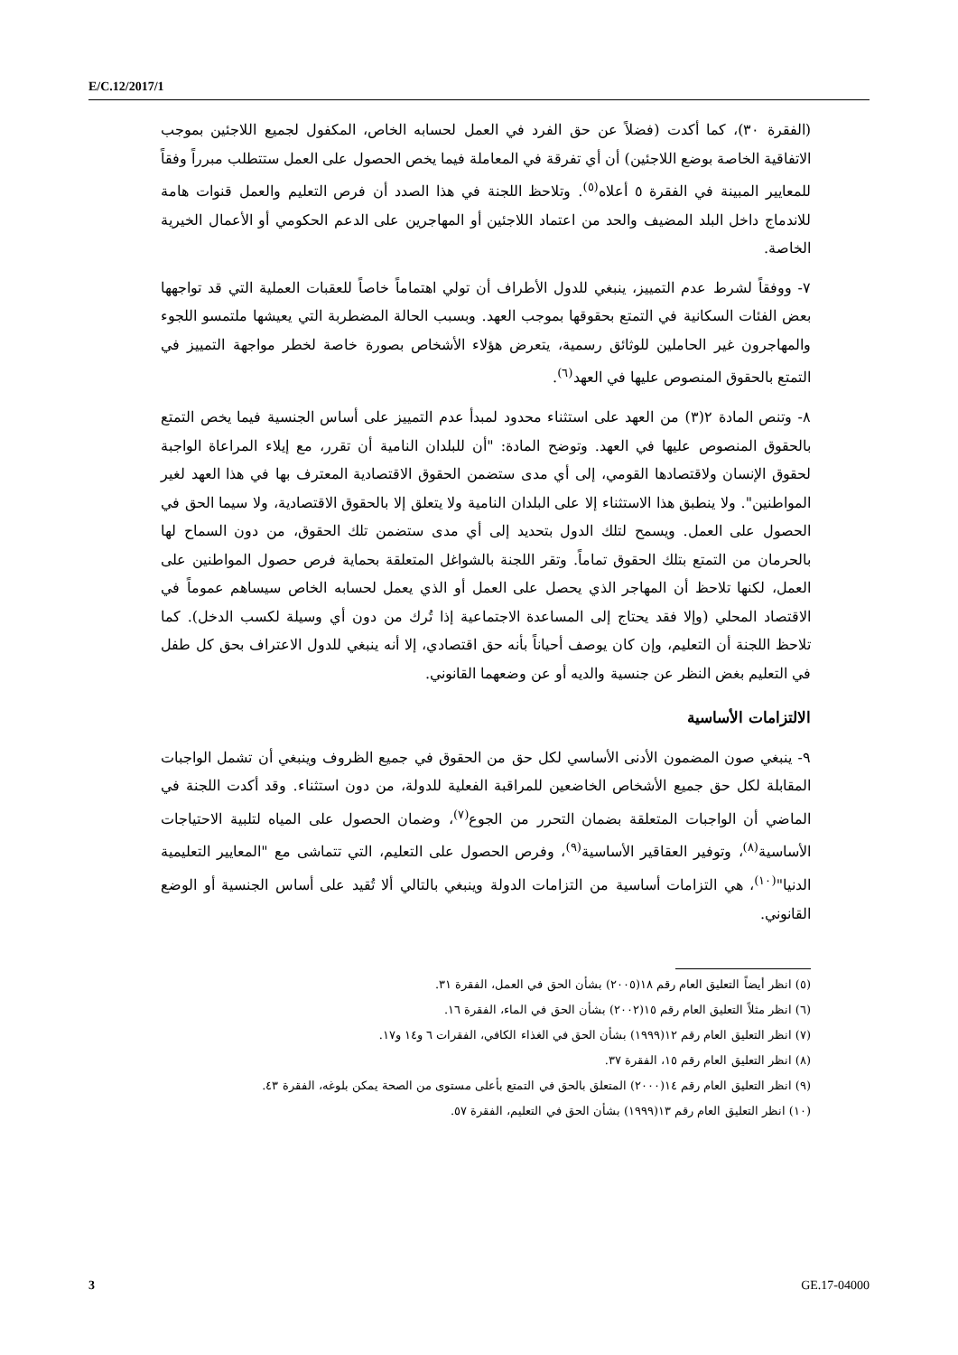E/C.12/2017/1
(الفقرة ٣٠)، كما أكدت (فضلاً عن حق الفرد في العمل لحسابه الخاص، المكفول لجميع اللاجئين بموجب الاتفاقية الخاصة بوضع اللاجئين) أن أي تفرقة في المعاملة فيما يخص الحصول على العمل ستتطلب مبرراً وفقاً للمعايير المبينة في الفقرة ٥ أعلاه<sup>(٥)</sup>. وتلاحظ اللجنة في هذا الصدد أن فرص التعليم والعمل قنوات هامة للاندماج داخل البلد المضيف والحد من اعتماد اللاجئين أو المهاجرين على الدعم الحكومي أو الأعمال الخيرية الخاصة.
٧- ووفقاً لشرط عدم التمييز، ينبغي للدول الأطراف أن تولي اهتماماً خاصاً للعقبات العملية التي قد تواجهها بعض الفئات السكانية في التمتع بحقوقها بموجب العهد. وبسبب الحالة المضطربة التي يعيشها ملتمسو اللجوء والمهاجرون غير الحاملين للوثائق رسمية، يتعرض هؤلاء الأشخاص بصورة خاصة لخطر مواجهة التمييز في التمتع بالحقوق المنصوص عليها في العهد<sup>(٦)</sup>.
٨- وتنص المادة ٢(٣) من العهد على استثناء محدود لمبدأ عدم التمييز على أساس الجنسية فيما يخص التمتع بالحقوق المنصوص عليها في العهد. وتوضح المادة: "أن للبلدان النامية أن تقرر، مع إيلاء المراعاة الواجبة لحقوق الإنسان ولاقتصادها القومي، إلى أي مدى ستضمن الحقوق الاقتصادية المعترف بها في هذا العهد لغير المواطنين". ولا ينطبق هذا الاستثناء إلا على البلدان النامية ولا يتعلق إلا بالحقوق الاقتصادية، ولا سيما الحق في الحصول على العمل. ويسمح لتلك الدول بتحديد إلى أي مدى ستضمن تلك الحقوق، من دون السماح لها بالحرمان من التمتع بتلك الحقوق تماماً. وتقر اللجنة بالشواغل المتعلقة بحماية فرص حصول المواطنين على العمل، لكنها تلاحظ أن المهاجر الذي يحصل على العمل أو الذي يعمل لحسابه الخاص سيساهم عموماً في الاقتصاد المحلي (وإلا فقد يحتاج إلى المساعدة الاجتماعية إذا تُرك من دون أي وسيلة لكسب الدخل). كما تلاحظ اللجنة أن التعليم، وإن كان يوصف أحياناً بأنه حق اقتصادي، إلا أنه ينبغي للدول الاعتراف بحق كل طفل في التعليم بغض النظر عن جنسية والديه أو عن وضعهما القانوني.
الالتزامات الأساسية
٩- ينبغي صون المضمون الأدنى الأساسي لكل حق من الحقوق في جميع الظروف وينبغي أن تشمل الواجبات المقابلة لكل حق جميع الأشخاص الخاضعين للمراقبة الفعلية للدولة، من دون استثناء. وقد أكدت اللجنة في الماضي أن الواجبات المتعلقة بضمان التحرر من الجوع<sup>(٧)</sup>، وضمان الحصول على المياه لتلبية الاحتياجات الأساسية<sup>(٨)</sup>، وتوفير العقاقير الأساسية<sup>(٩)</sup>، وفرص الحصول على التعليم، التي تتماشى مع "المعايير التعليمية الدنيا"<sup>(١٠)</sup>، هي التزامات أساسية من التزامات الدولة وينبغي بالتالي ألا تُقيد على أساس الجنسية أو الوضع القانوني.
(٥) انظر أيضاً التعليق العام رقم ١٨(٢٠٠٥) بشأن الحق في العمل، الفقرة ٣١.
(٦) انظر مثلاً التعليق العام رقم ١٥(٢٠٠٢) بشأن الحق في الماء، الفقرة ١٦.
(٧) انظر التعليق العام رقم ١٢(١٩٩٩) بشأن الحق في الغذاء الكافي، الفقرات ٦ و١٤ و١٧.
(٨) انظر التعليق العام رقم ١٥، الفقرة ٣٧.
(٩) انظر التعليق العام رقم ١٤(٢٠٠٠) المتعلق بالحق في التمتع بأعلى مستوى من الصحة يمكن بلوغه، الفقرة ٤٣.
(١٠) انظر التعليق العام رقم ١٣(١٩٩٩) بشأن الحق في التعليم، الفقرة ٥٧.
3 GE.17-04000